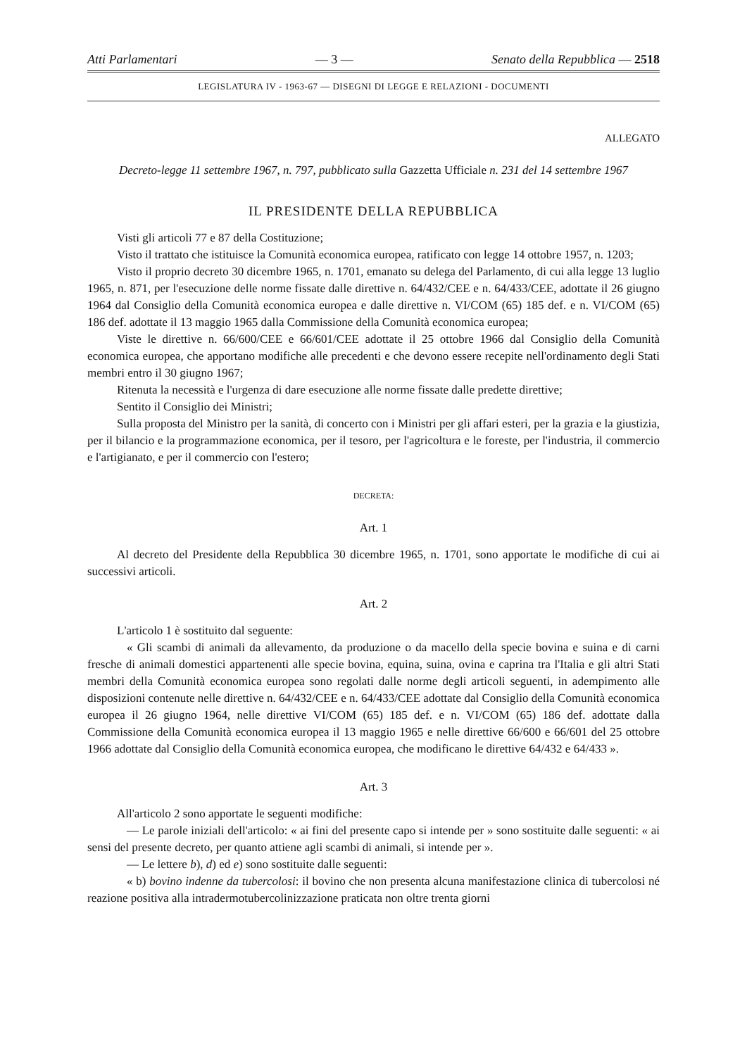Atti Parlamentari — 3 — Senato della Repubblica — 2518
LEGISLATURA IV - 1963-67 — DISEGNI DI LEGGE E RELAZIONI - DOCUMENTI
ALLEGATO
Decreto-legge 11 settembre 1967, n. 797, pubblicato sulla Gazzetta Ufficiale n. 231 del 14 settembre 1967
IL PRESIDENTE DELLA REPUBBLICA
Visti gli articoli 77 e 87 della Costituzione;
Visto il trattato che istituisce la Comunità economica europea, ratificato con legge 14 ottobre 1957, n. 1203;
Visto il proprio decreto 30 dicembre 1965, n. 1701, emanato su delega del Parlamento, di cui alla legge 13 luglio 1965, n. 871, per l'esecuzione delle norme fissate dalle direttive n. 64/432/CEE e n. 64/433/CEE, adottate il 26 giugno 1964 dal Consiglio della Comunità economica europea e dalle direttive n. VI/COM (65) 185 def. e n. VI/COM (65) 186 def. adottate il 13 maggio 1965 dalla Commissione della Comunità economica europea;
Viste le direttive n. 66/600/CEE e 66/601/CEE adottate il 25 ottobre 1966 dal Consiglio della Comunità economica europea, che apportano modifiche alle precedenti e che devono essere recepite nell'ordinamento degli Stati membri entro il 30 giugno 1967;
Ritenuta la necessità e l'urgenza di dare esecuzione alle norme fissate dalle predette direttive;
Sentito il Consiglio dei Ministri;
Sulla proposta del Ministro per la sanità, di concerto con i Ministri per gli affari esteri, per la grazia e la giustizia, per il bilancio e la programmazione economica, per il tesoro, per l'agricoltura e le foreste, per l'industria, il commercio e l'artigianato, e per il commercio con l'estero;
DECRETA:
Art. 1
Al decreto del Presidente della Repubblica 30 dicembre 1965, n. 1701, sono apportate le modifiche di cui ai successivi articoli.
Art. 2
L'articolo 1 è sostituito dal seguente:
« Gli scambi di animali da allevamento, da produzione o da macello della specie bovina e suina e di carni fresche di animali domestici appartenenti alle specie bovina, equina, suina, ovina e caprina tra l'Italia e gli altri Stati membri della Comunità economica europea sono regolati dalle norme degli articoli seguenti, in adempimento alle disposizioni contenute nelle direttive n. 64/432/CEE e n. 64/433/CEE adottate dal Consiglio della Comunità economica europea il 26 giugno 1964, nelle direttive VI/COM (65) 185 def. e n. VI/COM (65) 186 def. adottate dalla Commissione della Comunità economica europea il 13 maggio 1965 e nelle direttive 66/600 e 66/601 del 25 ottobre 1966 adottate dal Consiglio della Comunità economica europea, che modificano le direttive 64/432 e 64/433 ».
Art. 3
All'articolo 2 sono apportate le seguenti modifiche:
— Le parole iniziali dell'articolo: « ai fini del presente capo si intende per » sono sostituite dalle seguenti: « ai sensi del presente decreto, per quanto attiene agli scambi di animali, si intende per ».
— Le lettere b), d) ed e) sono sostituite dalle seguenti:
« b) bovino indenne da tubercolosi: il bovino che non presenta alcuna manifestazione clinica di tubercolosi né reazione positiva alla intradermotubercolinizzazione praticata non oltre trenta giorni